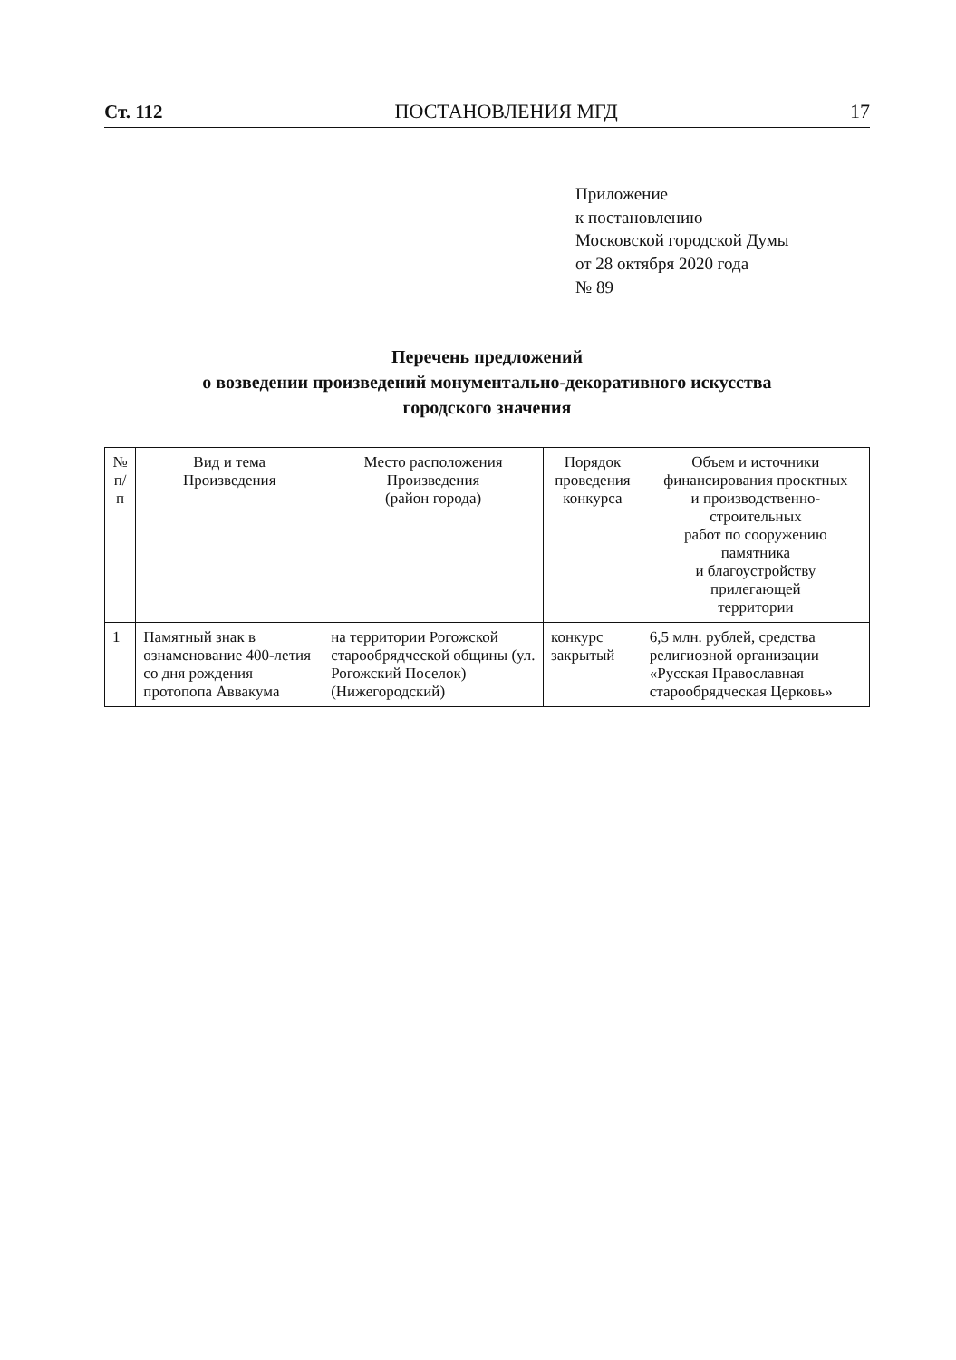Ст. 112 ПОСТАНОВЛЕНИЯ МГД 17
Приложение
к постановлению
Московской городской Думы
от 28 октября 2020 года
№ 89
Перечень предложений
о возведении произведений монументально-декоративного искусства
городского значения
| № п/п | Вид и тема Произведения | Место расположения Произведения (район города) | Порядок проведения конкурса | Объем и источники финансирования проектных и производственно-строительных работ по сооружению памятника и благоустройству прилегающей территории |
| --- | --- | --- | --- | --- |
| 1 | Памятный знак в ознаменование 400-летия со дня рождения протопопа Аввакума | на территории Рогожской старообрядческой общины (ул. Рогожский Поселок) (Нижегородский) | конкурс закрытый | 6,5 млн. рублей, средства религиозной организации «Русская Православная старообрядческая Церковь» |